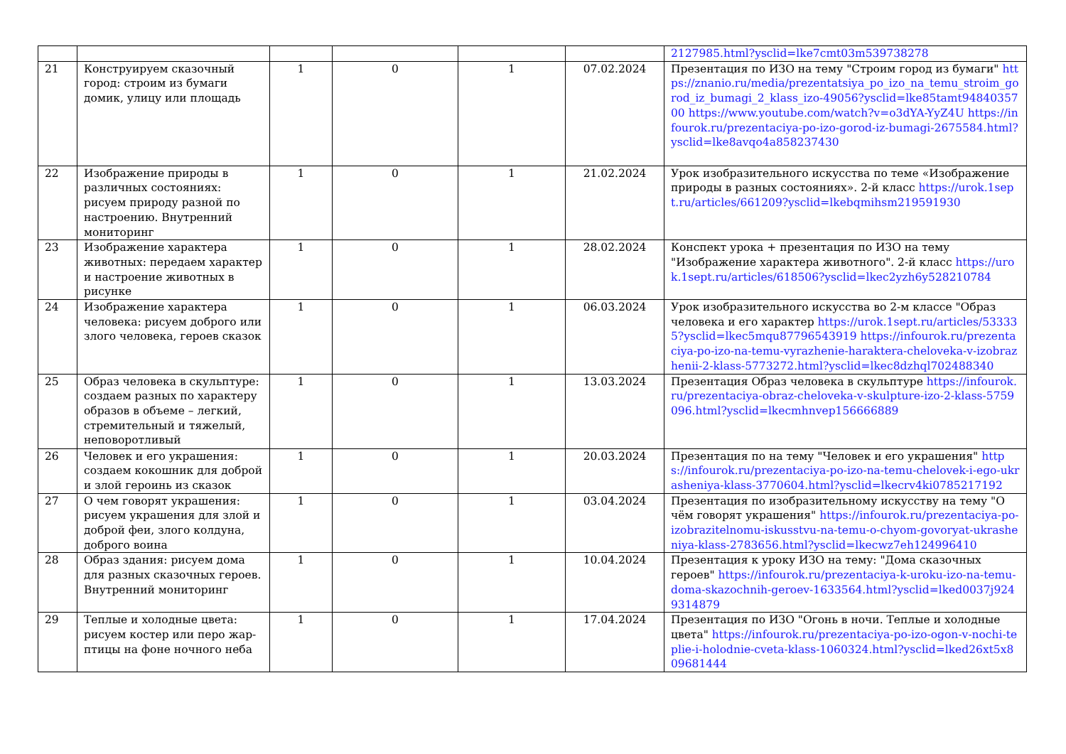| | | | | | | 2127985.html?ysclid=lke7cmt03m539738278 |
| 21 | Конструируем сказочный город: строим из бумаги домик, улицу или площадь | 1 | 0 | 1 | 07.02.2024 | Презентация по ИЗО на тему "Строим город из бумаги" https://znanio.ru/media/prezentatsiya_po_izo_na_temu_stroim_gorod_iz_bumagi_2_klass_izo-49056?ysclid=lke85tamt9484035700 https://www.youtube.com/watch?v=o3dYA-YyZ4U https://infourok.ru/prezentaciya-po-izo-gorod-iz-bumagi-2675584.html?ysclid=lke8avqo4a858237430 |
| 22 | Изображение природы в различных состояниях: рисуем природу разной по настроению. Внутренний мониторинг | 1 | 0 | 1 | 21.02.2024 | Урок изобразительного искусства по теме «Изображение природы в разных состояниях». 2-й класс https://urok.1sept.ru/articles/661209?ysclid=lkebqmihsm219591930 |
| 23 | Изображение характера животных: передаем характер и настроение животных в рисунке | 1 | 0 | 1 | 28.02.2024 | Конспект урока + презентация по ИЗО на тему "Изображение характера животного". 2-й класс https://urok.1sept.ru/articles/618506?ysclid=lkec2yzh6y528210784 |
| 24 | Изображение характера человека: рисуем доброго или злого человека, героев сказок | 1 | 0 | 1 | 06.03.2024 | Урок изобразительного искусства во 2-м классе "Образ человека и его характер https://urok.1sept.ru/articles/533335?ysclid=lkec5mqu87796543919 https://infourok.ru/prezentaciya-po-izo-na-temu-vyrazhenie-haraktera-cheloveka-v-izobrazhenii-2-klass-5773272.html?ysclid=lkec8dzhql702488340 |
| 25 | Образ человека в скульптуре: создаем разных по характеру образов в объеме – легкий, стремительный и тяжелый, неповоротливый | 1 | 0 | 1 | 13.03.2024 | Презентация Образ человека в скульптуре https://infourok.ru/prezentaciya-obraz-cheloveka-v-skulpture-izo-2-klass-5759096.html?ysclid=lkecmhnvep156666889 |
| 26 | Человек и его украшения: создаем кокошник для доброй и злой героинь из сказок | 1 | 0 | 1 | 20.03.2024 | Презентация по на тему "Человек и его украшения" https://infourok.ru/prezentaciya-po-izo-na-temu-chelovek-i-ego-ukrasheniya-klass-3770604.html?ysclid=lkecrv4ki0785217192 |
| 27 | О чем говорят украшения: рисуем украшения для злой и доброй феи, злого колдуна, доброго воина | 1 | 0 | 1 | 03.04.2024 | Презентация по изобразительному искусству на тему "О чём говорят украшения" https://infourok.ru/prezentaciya-po-izobrazitelnomu-iskusstvu-na-temu-o-chyom-govoryat-ukrasheniya-klass-2783656.html?ysclid=lkecwz7eh124996410 |
| 28 | Образ здания: рисуем дома для разных сказочных героев. Внутренний мониторинг | 1 | 0 | 1 | 10.04.2024 | Презентация к уроку ИЗО на тему: "Дома сказочных героев" https://infourok.ru/prezentaciya-k-uroku-izo-na-temu-doma-skazochnih-geroev-1633564.html?ysclid=lked0037j9249314879 |
| 29 | Теплые и холодные цвета: рисуем костер или перо жар-птицы на фоне ночного неба | 1 | 0 | 1 | 17.04.2024 | Презентация по ИЗО "Огонь в ночи. Теплые и холодные цвета" https://infourok.ru/prezentaciya-po-izo-ogon-v-nochi-teplie-i-holodnie-cveta-klass-1060324.html?ysclid=lked26xt5x809681444 |